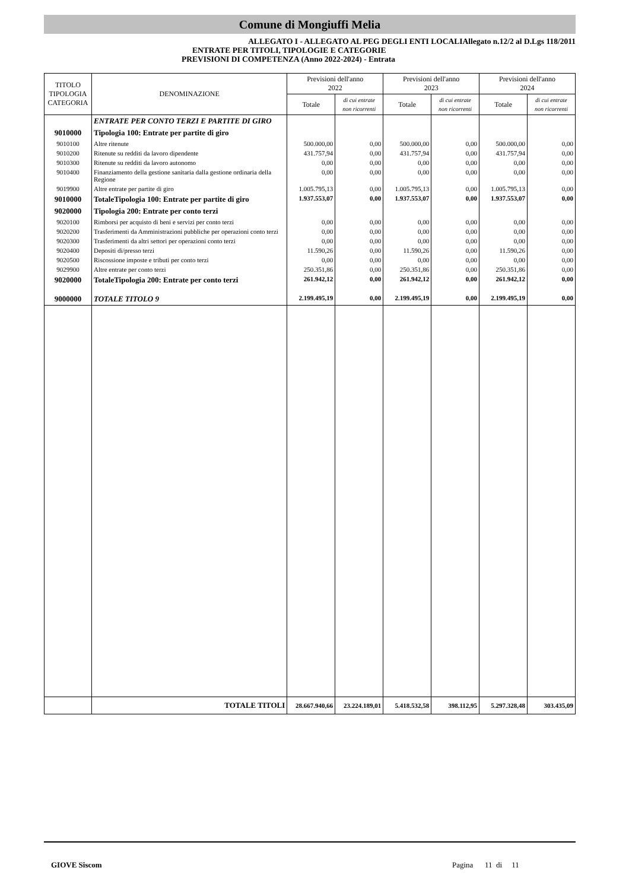Comune di Mongiuffi Melia
ALLEGATO I - ALLEGATO AL PEG DEGLI ENTI LOCALIAllegato n.12/2 al D.Lgs 118/2011
ENTRATE PER TITOLI, TIPOLOGIE E CATEGORIE
PREVISIONI DI COMPETENZA (Anno 2022-2024) - Entrata
| TITOLO TIPOLOGIA CATEGORIA | DENOMINAZIONE | Previsioni dell'anno 2022 | | Previsioni dell'anno 2023 | | Previsioni dell'anno 2024 | |
| --- | --- | --- | --- | --- | --- | --- | --- |
| | | Totale | di cui entrate non ricorrenti | Totale | di cui entrate non ricorrenti | Totale | di cui entrate non ricorrenti |
| | ENTRATE PER CONTO TERZI E PARTITE DI GIRO | | | | | | |
| 9010000 | Tipologia 100: Entrate per partite di giro | | | | | | |
| 9010100 | Altre ritenute | 500.000,00 | 0,00 | 500.000,00 | 0,00 | 500.000,00 | 0,00 |
| 9010200 | Ritenute su redditi da lavoro dipendente | 431.757,94 | 0,00 | 431.757,94 | 0,00 | 431.757,94 | 0,00 |
| 9010300 | Ritenute su redditi da lavoro autonomo | 0,00 | 0,00 | 0,00 | 0,00 | 0,00 | 0,00 |
| 9010400 | Finanziamento della gestione sanitaria dalla gestione ordinaria della Regione | 0,00 | 0,00 | 0,00 | 0,00 | 0,00 | 0,00 |
| 9019900 | Altre entrate per partite di giro | 1.005.795,13 | 0,00 | 1.005.795,13 | 0,00 | 1.005.795,13 | 0,00 |
| 9010000 | TotaleTipologia 100: Entrate per partite di giro | 1.937.553,07 | 0,00 | 1.937.553,07 | 0,00 | 1.937.553,07 | 0,00 |
| 9020000 | Tipologia 200: Entrate per conto terzi | | | | | | |
| 9020100 | Rimborsi per acquisto di beni e servizi per conto terzi | 0,00 | 0,00 | 0,00 | 0,00 | 0,00 | 0,00 |
| 9020200 | Trasferimenti da Amministrazioni pubbliche per operazioni conto terzi | 0,00 | 0,00 | 0,00 | 0,00 | 0,00 | 0,00 |
| 9020300 | Trasferimenti da altri settori per operazioni conto terzi | 0,00 | 0,00 | 0,00 | 0,00 | 0,00 | 0,00 |
| 9020400 | Depositi di/presso terzi | 11.590,26 | 0,00 | 11.590,26 | 0,00 | 11.590,26 | 0,00 |
| 9020500 | Riscossione imposte e tributi per conto terzi | 0,00 | 0,00 | 0,00 | 0,00 | 0,00 | 0,00 |
| 9029900 | Altre entrate per conto terzi | 250.351,86 | 0,00 | 250.351,86 | 0,00 | 250.351,86 | 0,00 |
| 9020000 | TotaleTipologia 200: Entrate per conto terzi | 261.942,12 | 0,00 | 261.942,12 | 0,00 | 261.942,12 | 0,00 |
| 9000000 | TOTALE TITOLO 9 | 2.199.495,19 | 0,00 | 2.199.495,19 | 0,00 | 2.199.495,19 | 0,00 |
| | TOTALE TITOLI | 28.667.940,66 | 23.224.189,01 | 5.418.532,58 | 398.112,95 | 5.297.328,48 | 303.435,09 |
GIOVE Siscom Pagina 11 di 11